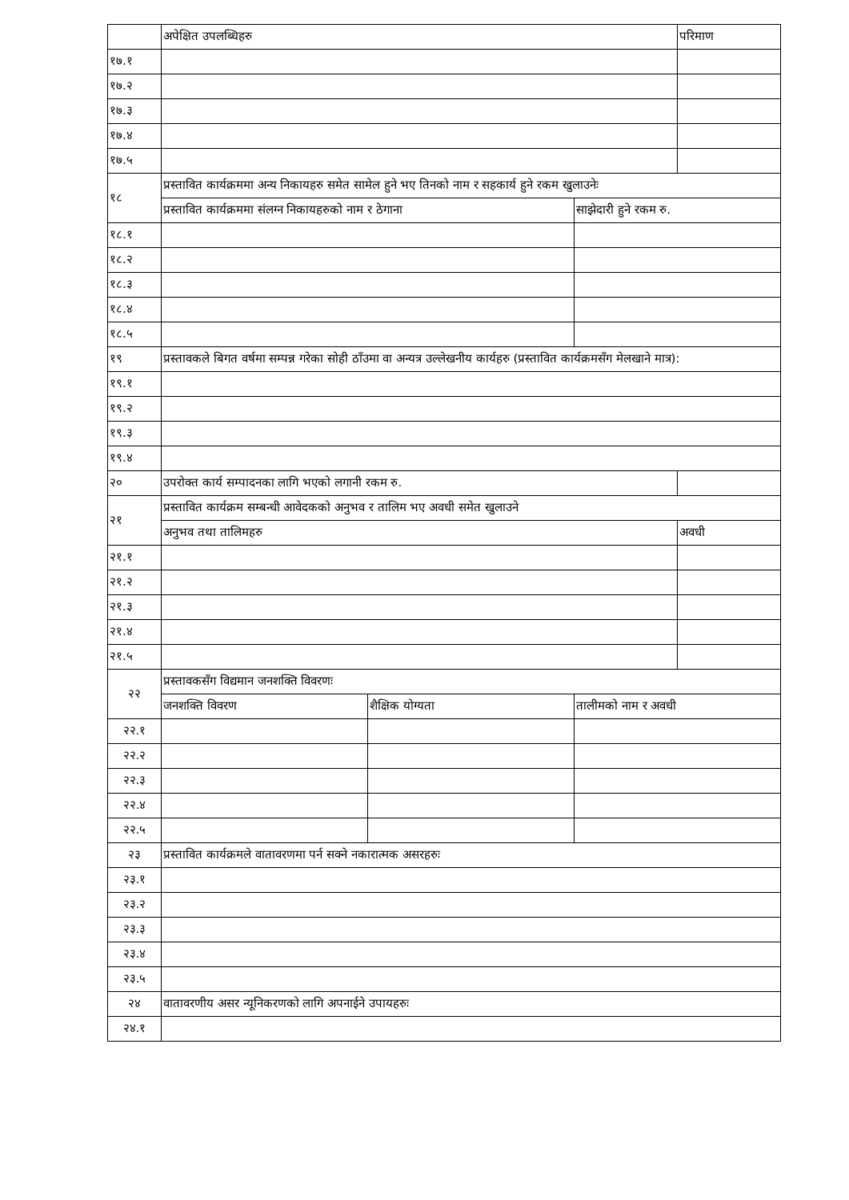| | अपेक्षित उपलब्धिहरु | | | | | परिमाण |
| १७.१ | | | | | | |
| १७.२ | | | | | | |
| १७.३ | | | | | | |
| १७.४ | | | | | | |
| १७.५ | | | | | | |
| १८ | प्रस्तावित कार्यक्रममा अन्य निकायहरु समेत सामेल हुने भए तिनको नाम र सहकार्य हुने रकम खुलाउनेः | | | | | |
| | प्रस्तावित कार्यक्रममा संलग्न निकायहरुको नाम र ठेगाना | | | | साझेदारी हुने रकम रु. | |
| १८.१ | | | | | | |
| १८.२ | | | | | | |
| १८.३ | | | | | | |
| १८.४ | | | | | | |
| १८.५ | | | | | | |
| १९ | प्रस्तावकले बिगत वर्षमा सम्पन्न गरेका सोही ठाँउमा वा अन्यत्र उल्लेखनीय कार्यहरु (प्रस्तावित कार्यक्रमसँग मेलखाने मात्र): | | | | | |
| १९.१ | | | | | | |
| १९.२ | | | | | | |
| १९.३ | | | | | | |
| १९.४ | | | | | | |
| २० | उपरोक्त कार्य सम्पादनका लागि भएको लगानी रकम रु. | | | | | |
| २१ | प्रस्तावित कार्यक्रम सम्बन्धी आवेदकको अनुभव र तालिम भए अवधी समेत खुलाउने | | | | | |
| | अनुभव तथा तालिमहरु | | | | | अवधी |
| २१.१ | | | | | | |
| २१.२ | | | | | | |
| २१.३ | | | | | | |
| २१.४ | | | | | | |
| २१.५ | | | | | | |
| २२ | प्रस्तावकसँग विद्यमान जनशक्ति विवरणः | | | | | |
| | जनशक्ति विवरण | | शैक्षिक योग्यता | | तालीमको नाम र अवधी | |
| २२.१ | | | | | | |
| २२.२ | | | | | | |
| २२.३ | | | | | | |
| २२.४ | | | | | | |
| २२.५ | | | | | | |
| २३ | प्रस्तावित कार्यक्रमले वातावरणमा पर्न सक्ने नकारात्मक असरहरुः | | | | | |
| २३.१ | | | | | | |
| २३.२ | | | | | | |
| २३.३ | | | | | | |
| २३.४ | | | | | | |
| २३.५ | | | | | | |
| २४ | वातावरणीय असर न्यूनिकरणको लागि अपनाईने उपायहरुः | | | | | |
| २४.१ | | | | | | |